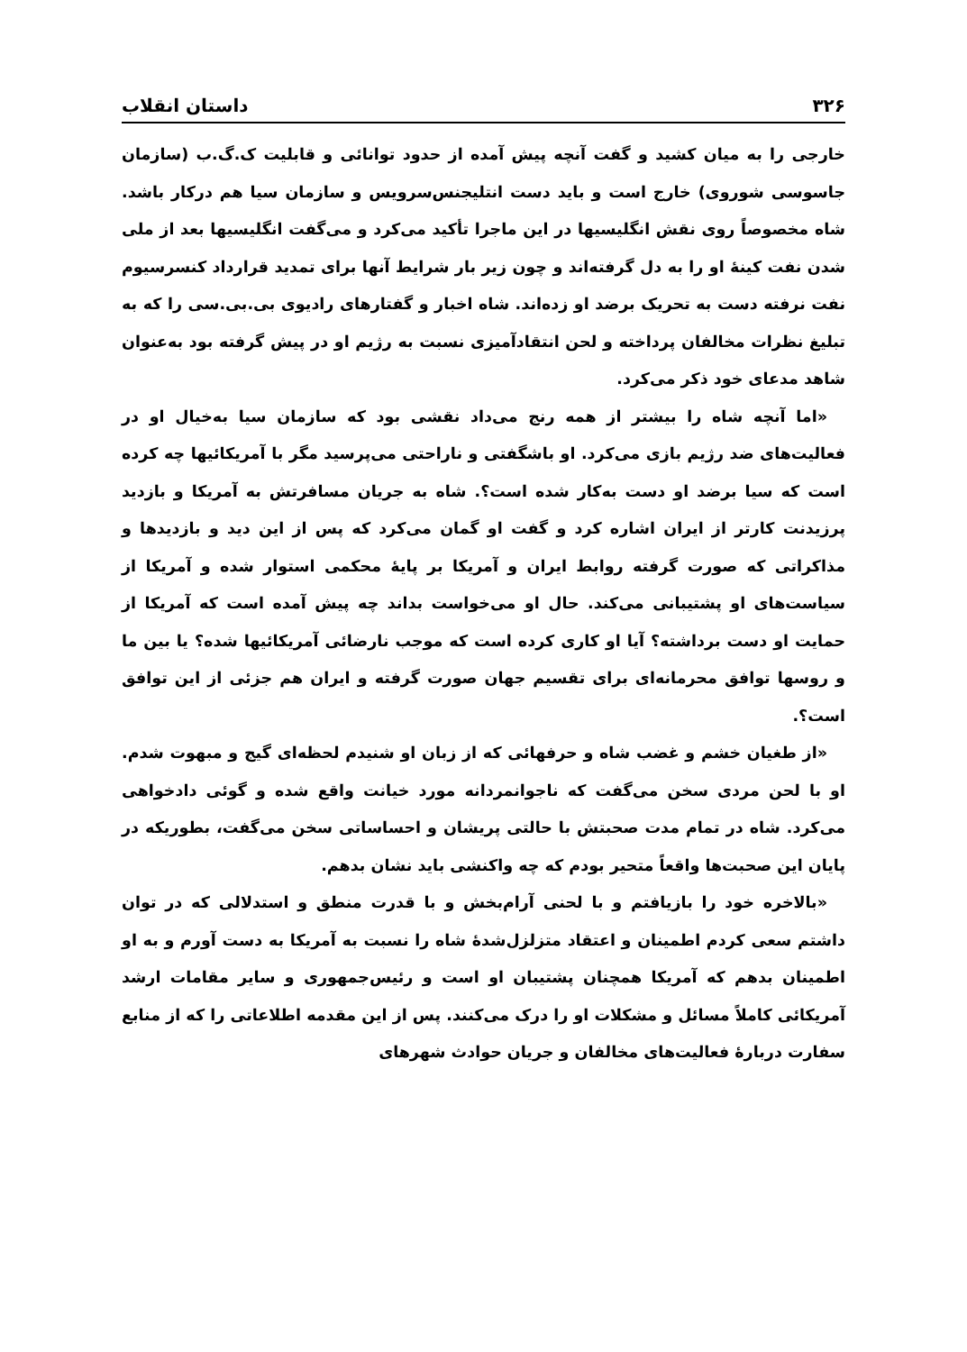۳۲۶ داستان انقلاب
خارجی را به میان کشید و گفت آنچه پیش آمده از حدود توانائی و قابلیت ک.گ.ب (سازمان جاسوسی شوروی) خارج است و باید دست انتلیجنس‌سرویس و سازمان سیا هم درکار باشد. شاه مخصوصاً روی نقش انگلیسیها در این ماجرا تأکید می‌کرد و می‌گفت انگلیسیها بعد از ملی شدن نفت کینهٔ او را به دل گرفته‌اند و چون زیر بار شرایط آنها برای تمدید قرارداد کنسرسیوم نفت نرفته دست به تحریک برضد او زده‌اند. شاه اخبار و گفتارهای رادیوی بی.بی.سی را که به تبلیغ نظرات مخالفان پرداخته و لحن انتقادآمیزی نسبت به رژیم او در پیش گرفته بود به‌عنوان شاهد مدعای خود ذکر می‌کرد.
«اما آنچه شاه را بیشتر از همه رنج می‌داد نقشی بود که سازمان سیا به‌خیال او در فعالیت‌های ضد رژیم بازی می‌کرد. او باشگفتی و ناراحتی می‌پرسید مگر با آمریکائیها چه کرده است که سیا برضد او دست به‌کار شده است؟. شاه به جریان مسافرتش به آمریکا و بازدید پرزیدنت کارتر از ایران اشاره کرد و گفت او گمان می‌کرد که پس از این دید و بازدیدها و مذاکراتی که صورت گرفته روابط ایران و آمریکا بر پایهٔ محکمی استوار شده و آمریکا از سیاست‌های او پشتیبانی می‌کند. حال او می‌خواست بداند چه پیش آمده است که آمریکا از حمایت او دست برداشته؟ آیا او کاری کرده است که موجب نارضائی آمریکائیها شده؟ یا بین ما و روسها توافق محرمانه‌ای برای تقسیم جهان صورت گرفته و ایران هم جزئی از این توافق است؟.
«از طغیان خشم و غضب شاه و حرفهائی که از زبان او شنیدم لحظه‌ای گیج و مبهوت شدم. او با لحن مردی سخن می‌گفت که ناجوانمردانه مورد خیانت واقع شده و گوئی دادخواهی می‌کرد. شاه در تمام مدت صحبتش با حالتی پریشان و احساساتی سخن می‌گفت، بطوریکه در پایان این صحبت‌ها واقعاً متحیر بودم که چه واکنشی باید نشان بدهم.
«بالاخره خود را بازیافتم و با لحنی آرام‌بخش و با قدرت منطق و استدلالی که در توان داشتم سعی کردم اطمینان و اعتقاد متزلزل‌شدهٔ شاه را نسبت به آمریکا به دست آورم و به او اطمینان بدهم که آمریکا همچنان پشتیبان او است و رئیس‌جمهوری و سایر مقامات ارشد آمریکائی کاملاً مسائل و مشکلات او را درک می‌کنند. پس از این مقدمه اطلاعاتی را که از منابع سفارت دربارهٔ فعالیت‌های مخالفان و جریان حوادث شهرهای